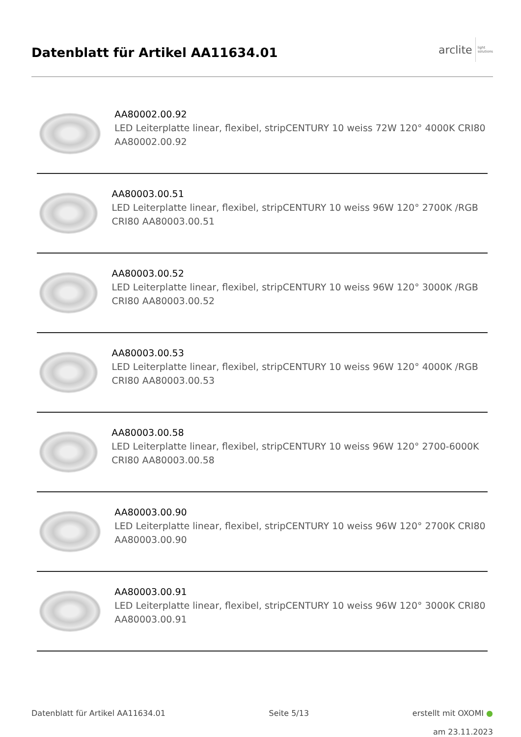Datenblatt für Artikel AA11634.01
arclite light
solutions
AA80002.00.92
LED Leiterplatte linear, flexibel, stripCENTURY 10 weiss 72W 120° 4000K CRI80 AA80002.00.92
AA80003.00.51
LED Leiterplatte linear, flexibel, stripCENTURY 10 weiss 96W 120° 2700K /RGB CRI80 AA80003.00.51
AA80003.00.52
LED Leiterplatte linear, flexibel, stripCENTURY 10 weiss 96W 120° 3000K /RGB CRI80 AA80003.00.52
AA80003.00.53
LED Leiterplatte linear, flexibel, stripCENTURY 10 weiss 96W 120° 4000K /RGB CRI80 AA80003.00.53
AA80003.00.58
LED Leiterplatte linear, flexibel, stripCENTURY 10 weiss 96W 120° 2700-6000K CRI80 AA80003.00.58
AA80003.00.90
LED Leiterplatte linear, flexibel, stripCENTURY 10 weiss 96W 120° 2700K CRI80 AA80003.00.90
AA80003.00.91
LED Leiterplatte linear, flexibel, stripCENTURY 10 weiss 96W 120° 3000K CRI80 AA80003.00.91
Datenblatt für Artikel AA11634.01 Seite 5/13 erstellt mit OXOMI ●
am 23.11.2023